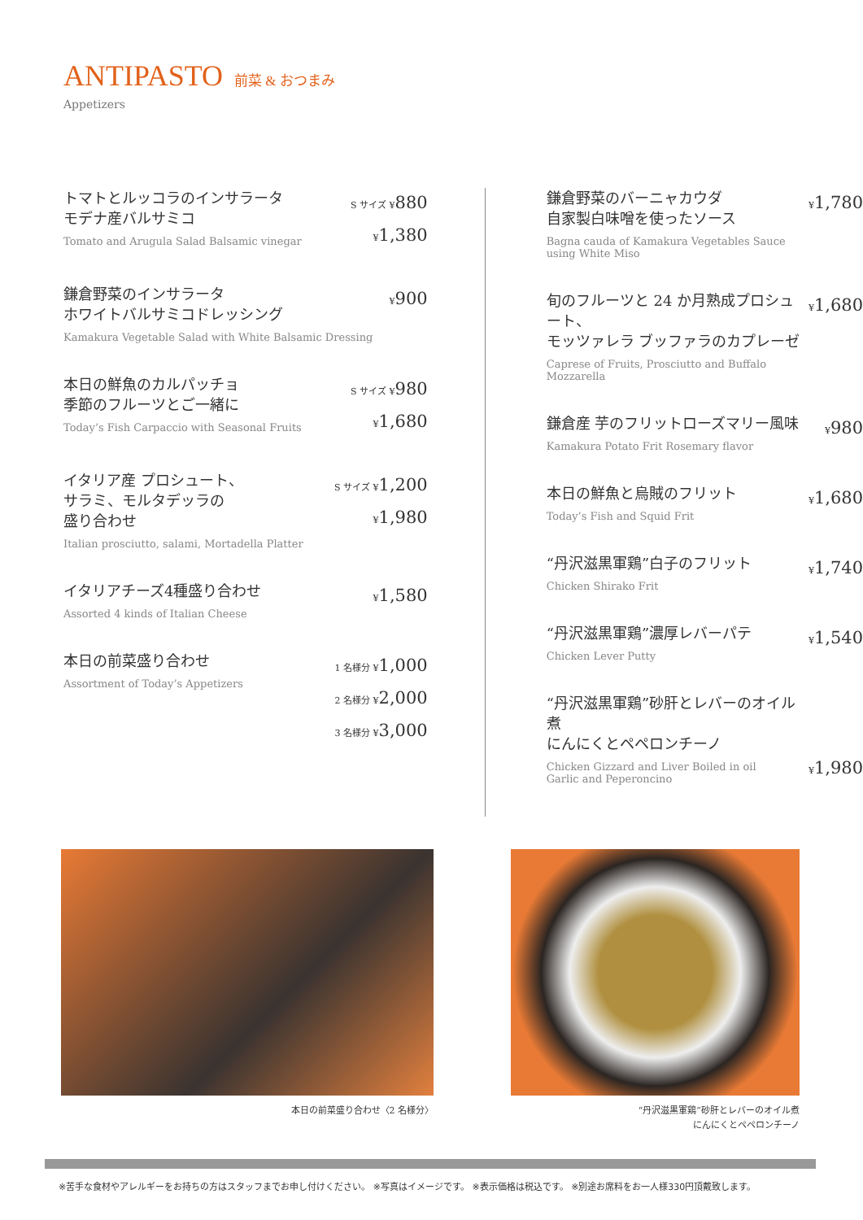ANTIPASTO 前菜 & おつまみ
Appetizers
トマトとルッコラのインサラータ
モデナ産バルサミコ
Tomato and Arugula Salad Balsamic vinegar
S サイズ ¥880
¥1,380
鎌倉野菜のインサラータ
ホワイトバルサミコドレッシング
Kamakura Vegetable Salad with White Balsamic Dressing
¥900
本日の鮮魚のカルパッチョ
季節のフルーツとご一緒に
Today’s Fish Carpaccio with Seasonal Fruits
S サイズ ¥980
¥1,680
イタリア産 プロシュート、
サラミ、モルタデッラの
盛り合わせ
Italian prosciutto, salami, Mortadella Platter
S サイズ ¥1,200
¥1,980
イタリアチーズ4種盛り合わせ
Assorted 4 kinds of Italian Cheese
¥1,580
本日の前菜盛り合わせ
Assortment of Today’s Appetizers
1 名様分 ¥1,000
2 名様分 ¥2,000
3 名様分 ¥3,000
鎌倉野菜のバーニャカウダ
自家製白味噌を使ったソース
Bagna cauda of Kamakura Vegetables Sauce using White Miso
¥1,780
旬のフルーツと 24 か月熟成プロシュート、
モッツァレラ ブッファラのカプレーゼ
Caprese of Fruits, Prosciutto and Buffalo Mozzarella
¥1,680
鎌倉産 芋のフリットローズマリー風味
Kamakura Potato Frit Rosemary flavor
¥980
本日の鮮魚と烏賊のフリット
Today’s Fish and Squid Frit
¥1,680
“丹沢滋黒軍鶏”白子のフリット
Chicken Shirako Frit
¥1,740
“丹沢滋黒軍鶏”濃厚レバーパテ
Chicken Lever Putty
¥1,540
“丹沢滋黒軍鶏”砂肝とレバーのオイル煮
にんにくとペペロンチーノ
Chicken Gizzard and Liver Boiled in oil
Garlic and Peperoncino
¥1,980
本日の前菜盛り合わせ〈2 名様分〉 “丹沢滋黒軍鶏”砂肝とレバーのオイル煮
にんにくとペペロンチーノ
※苦手な食材やアレルギーをお持ちの方はスタッフまでお申し付けください。 ※写真はイメージです。 ※表示価格は税込です。 ※別途お席料をお一人様330円頂戴致します。